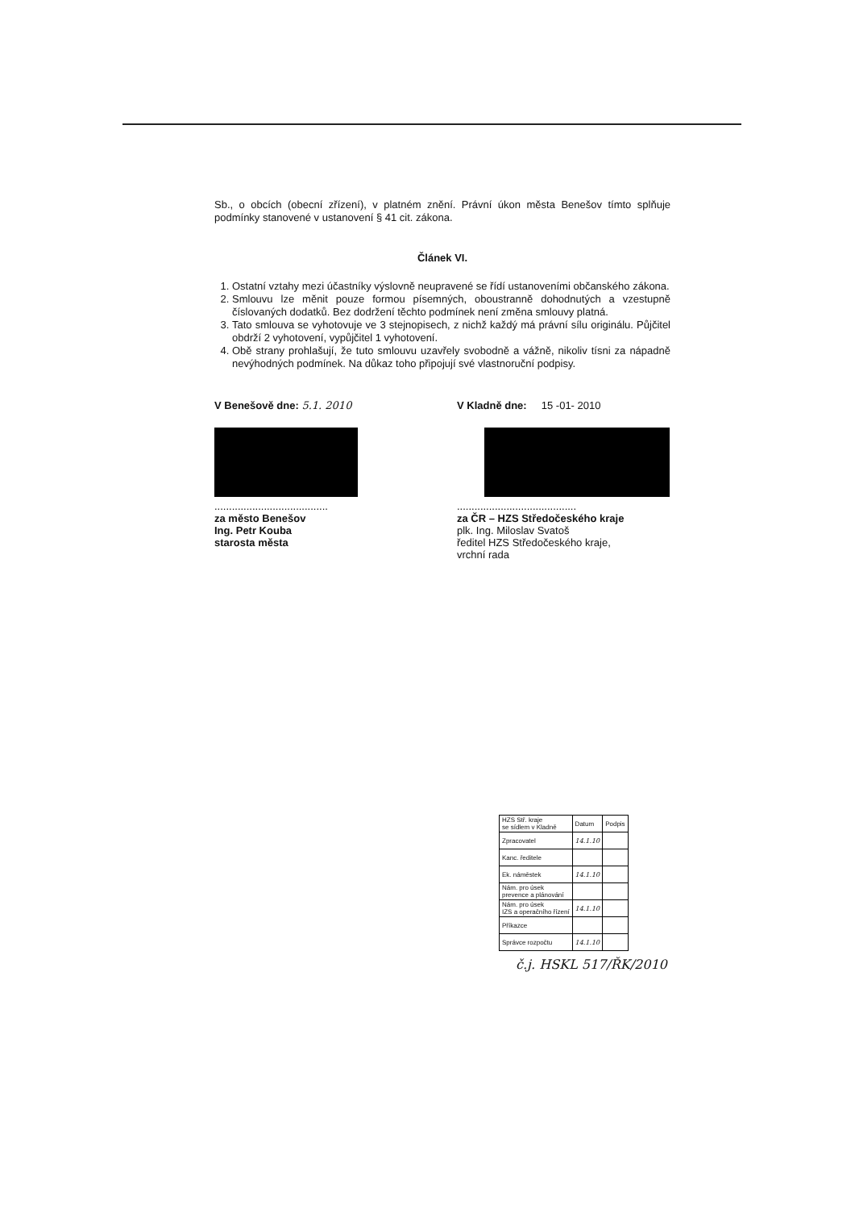Sb., o obcích (obecní zřízení), v platném znění. Právní úkon města Benešov tímto splňuje podmínky stanovené v ustanovení § 41 cit. zákona.
Článek VI.
1. Ostatní vztahy mezi účastníky výslovně neupravené se řídí ustanoveními občanského zákona.
2. Smlouvu lze měnit pouze formou písemných, oboustranně dohodnutých a vzestupně číslovaných dodatků. Bez dodržení těchto podmínek není změna smlouvy platná.
3. Tato smlouva se vyhotovuje ve 3 stejnopisech, z nichž každý má právní sílu originálu. Půjčitel obdrží 2 vyhotovení, vypůjčitel 1 vyhotovení.
4. Obě strany prohlašují, že tuto smlouvu uzavřely svobodně a vážně, nikoliv tísni za nápadně nevýhodných podmínek. Na důkaz toho připojují své vlastnoruční podpisy.
V Benešově dne: 5.1. 2010
.......................................
za město Benešov
Ing. Petr Kouba
starosta města
V Kladně dne: 15 -01- 2010
.........................................
za ČR – HZS Středočeského kraje
plk. Ing. Miloslav Svatoš
ředitel HZS Středočeského kraje,
vrchní rada
| HZS Stř. kraje se sídlem v Kladně | Datum | Podpis |
| Zpracovatel | 14.1.10 | |
| Kanc. ředitele | | |
| Ek. náměstek | 14.1.10 | |
| Nám. pro úsek prevence a plánování | | |
| Nám. pro úsek IZS a operačního řízení | 14.1.10 | |
| Příkazce | | |
| Správce rozpočtu | 14.1.10 | |
č.j. HSKL 517/ŘK/2010